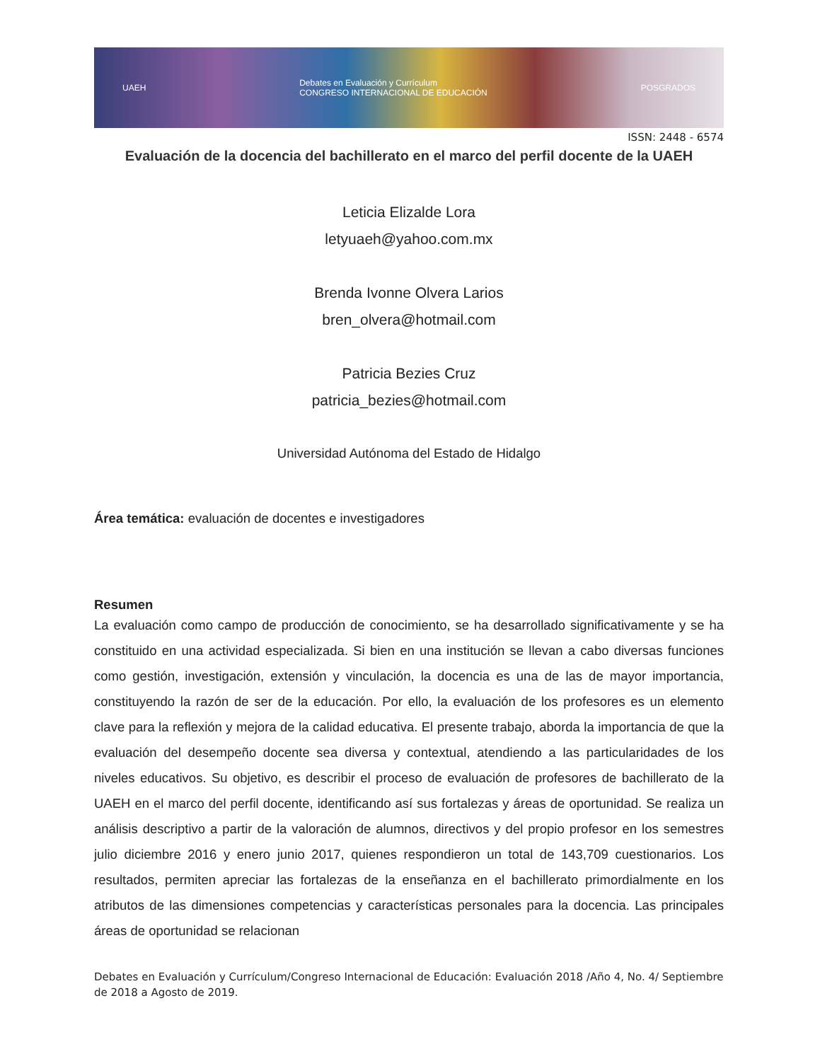UAEH Debates en Evaluación y Currículum
CONGRESO INTERNACIONAL DE EDUCACIÓN POSGRADOS
ISSN: 2448 - 6574
Evaluación de la docencia del bachillerato en el marco del perfil docente de la UAEH
Leticia Elizalde Lora
letyuaeh@yahoo.com.mx
Brenda Ivonne Olvera Larios
bren_olvera@hotmail.com
Patricia Bezies Cruz
patricia_bezies@hotmail.com
Universidad Autónoma del Estado de Hidalgo
Área temática: evaluación de docentes e investigadores
Resumen
La evaluación como campo de producción de conocimiento, se ha desarrollado significativamente y se ha constituido en una actividad especializada. Si bien en una institución se llevan a cabo diversas funciones como gestión, investigación, extensión y vinculación, la docencia es una de las de mayor importancia, constituyendo la razón de ser de la educación. Por ello, la evaluación de los profesores es un elemento clave para la reflexión y mejora de la calidad educativa. El presente trabajo, aborda la importancia de que la evaluación del desempeño docente sea diversa y contextual, atendiendo a las particularidades de los niveles educativos. Su objetivo, es describir el proceso de evaluación de profesores de bachillerato de la UAEH en el marco del perfil docente, identificando así sus fortalezas y áreas de oportunidad. Se realiza un análisis descriptivo a partir de la valoración de alumnos, directivos y del propio profesor en los semestres julio diciembre 2016 y enero junio 2017, quienes respondieron un total de 143,709 cuestionarios. Los resultados, permiten apreciar las fortalezas de la enseñanza en el bachillerato primordialmente en los atributos de las dimensiones competencias y características personales para la docencia. Las principales áreas de oportunidad se relacionan
Debates en Evaluación y Currículum/Congreso Internacional de Educación: Evaluación 2018 /Año 4, No. 4/ Septiembre de 2018 a Agosto de 2019.